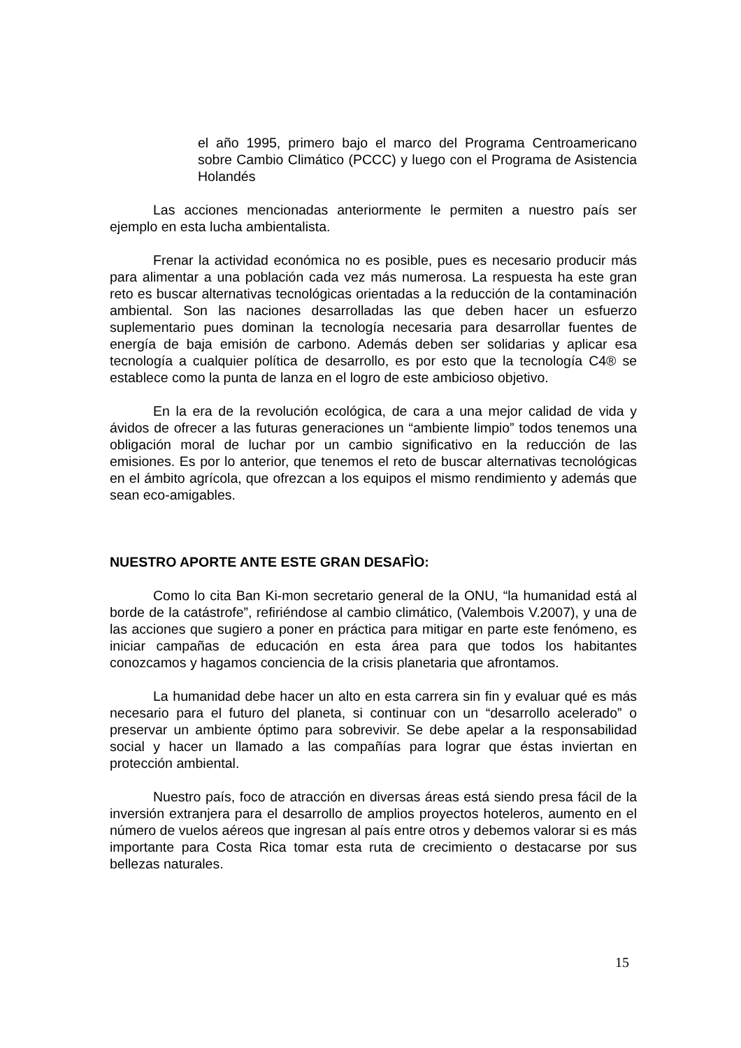el año 1995, primero bajo el marco del Programa Centroamericano sobre Cambio Climático (PCCC) y luego con el Programa de Asistencia Holandés
Las acciones mencionadas anteriormente le permiten a nuestro país ser ejemplo en esta lucha ambientalista.
Frenar la actividad económica no es posible, pues es necesario producir más para alimentar a una población cada vez más numerosa. La respuesta ha este gran reto es buscar alternativas tecnológicas orientadas a la reducción de la contaminación ambiental. Son las naciones desarrolladas las que deben hacer un esfuerzo suplementario pues dominan la tecnología necesaria para desarrollar fuentes de energía de baja emisión de carbono. Además deben ser solidarias y aplicar esa tecnología a cualquier política de desarrollo, es por esto que la tecnología C4® se establece como la punta de lanza en el logro de este ambicioso objetivo.
En la era de la revolución ecológica, de cara a una mejor calidad de vida y ávidos de ofrecer a las futuras generaciones un “ambiente limpio” todos tenemos una obligación moral de luchar por un cambio significativo en la reducción de las emisiones. Es por lo anterior, que tenemos el reto de buscar alternativas tecnológicas en el ámbito agrícola, que ofrezcan a los equipos el mismo rendimiento y además que sean eco-amigables.
NUESTRO APORTE ANTE ESTE GRAN DESAFÌO:
Como lo cita Ban Ki-mon secretario general de la ONU, “la humanidad está al borde de la catástrofe”, refiriéndose al cambio climático, (Valembois V.2007), y una de las acciones que sugiero a poner en práctica para mitigar en parte este fenómeno, es iniciar campañas de educación en esta área para que todos los habitantes conozcamos y hagamos conciencia de la crisis planetaria que afrontamos.
La humanidad debe hacer un alto en esta carrera sin fin y evaluar qué es más necesario para el futuro del planeta, si continuar con un “desarrollo acelerado” o preservar un ambiente óptimo para sobrevivir. Se debe apelar a la responsabilidad social y hacer un llamado a las compañías para lograr que éstas inviertan en protección ambiental.
Nuestro país, foco de atracción en diversas áreas está siendo presa fácil de la inversión extranjera para el desarrollo de amplios proyectos hoteleros, aumento en el número de vuelos aéreos que ingresan al país entre otros y debemos valorar si es más importante para Costa Rica tomar esta ruta de crecimiento o destacarse por sus bellezas naturales.
15